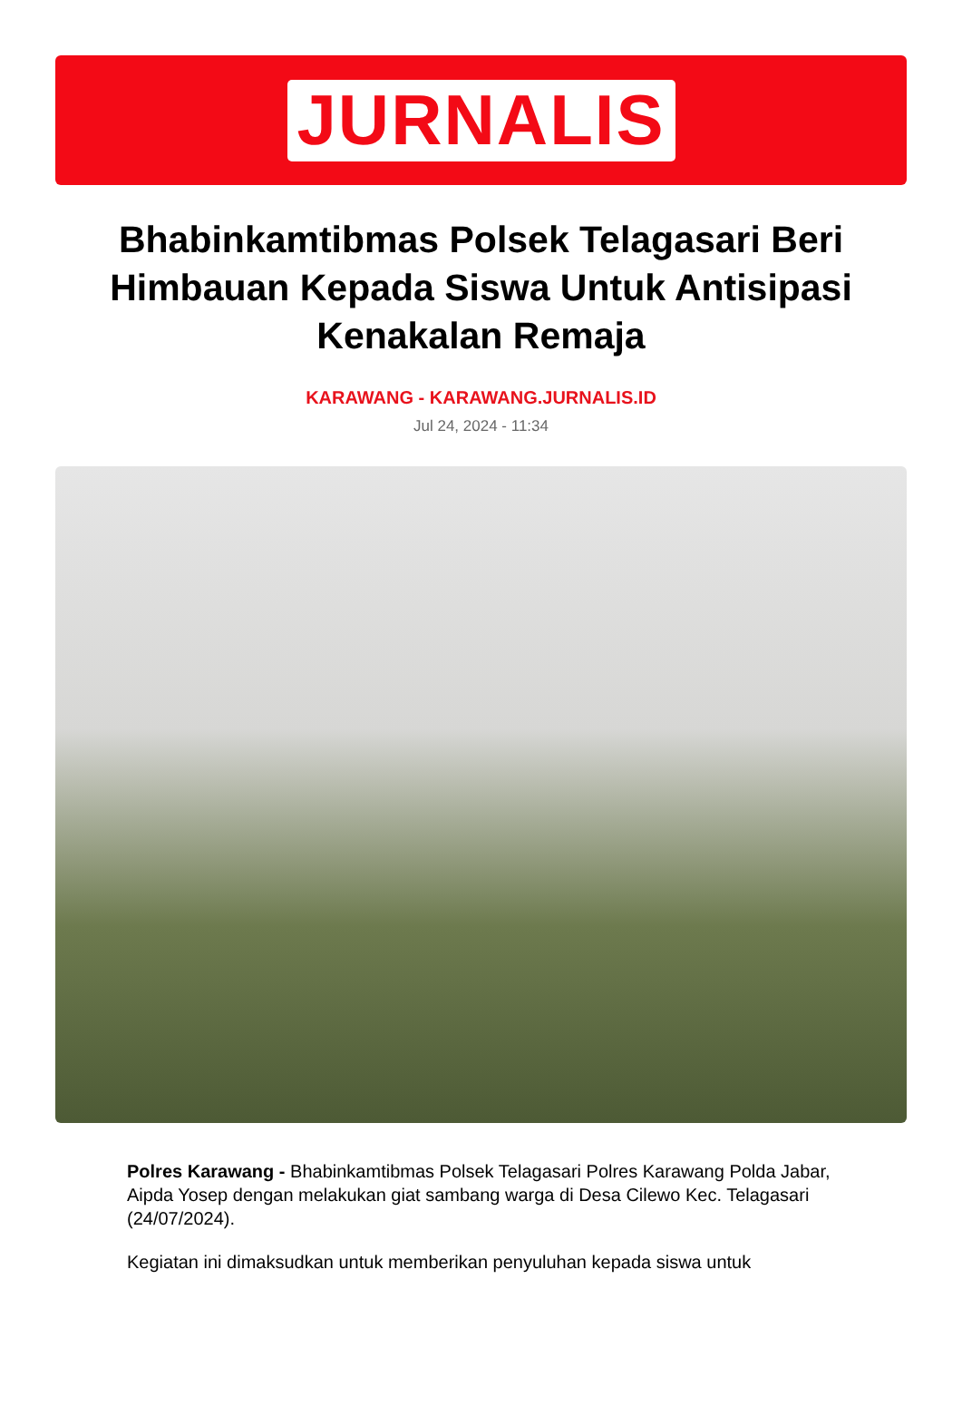JURNALIS
Bhabinkamtibmas Polsek Telagasari Beri Himbauan Kepada Siswa Untuk Antisipasi Kenakalan Remaja
KARAWANG - KARAWANG.JURNALIS.ID
Jul 24, 2024 - 11:34
Polres Karawang - Bhabinkamtibmas Polsek Telagasari Polres Karawang Polda Jabar, Aipda Yosep dengan melakukan giat sambang warga di Desa Cilewo Kec. Telagasari (24/07/2024).
Kegiatan ini dimaksudkan untuk memberikan penyuluhan kepada siswa untuk